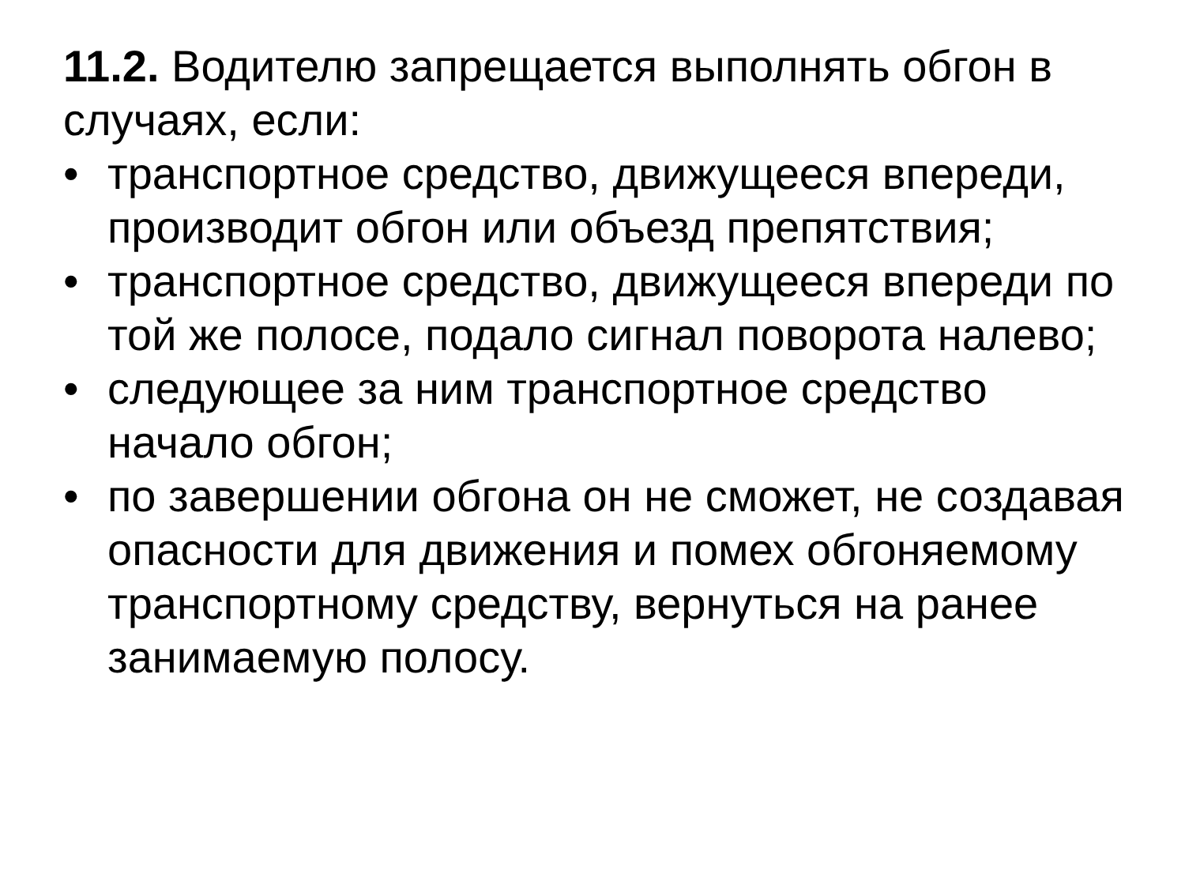11.2. Водителю запрещается выполнять обгон в случаях, если:
• транспортное средство, движущееся впереди, производит обгон или объезд препятствия;
• транспортное средство, движущееся впереди по той же полосе, подало сигнал поворота налево;
• следующее за ним транспортное средство начало обгон;
• по завершении обгона он не сможет, не создавая опасности для движения и помех обгоняемому транспортному средству, вернуться на ранее занимаемую полосу.